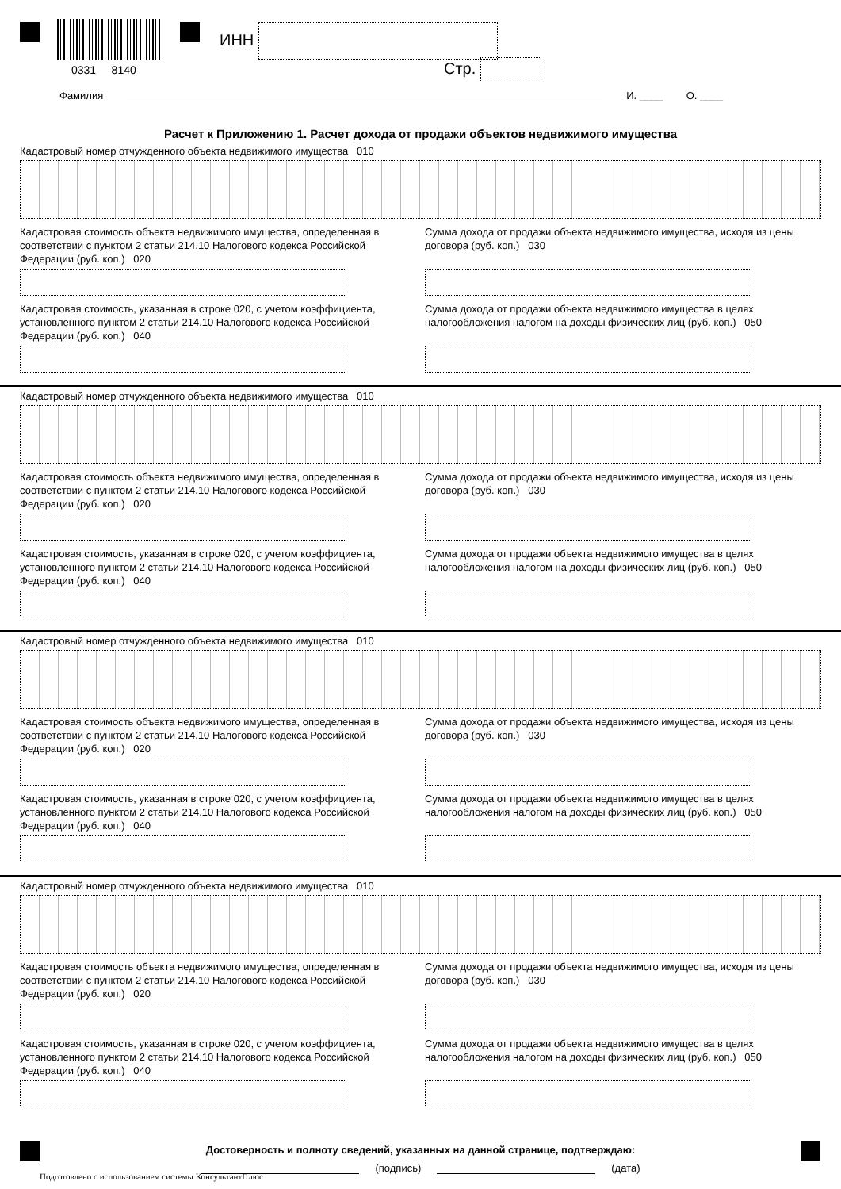0331 8140
ИНН
Стр.
Фамилия И. ____ О. ____
Расчет к Приложению 1. Расчет дохода от продажи объектов недвижимого имущества
Кадастровый номер отчужденного объекта недвижимого имущества 010
Кадастровая стоимость объекта недвижимого имущества, определенная в соответствии с пунктом 2 статьи 214.10 Налогового кодекса Российской Федерации (руб. коп.) 020
Кадастровая стоимость, указанная в строке 020, с учетом коэффициента, установленного пунктом 2 статьи 214.10 Налогового кодекса Российской Федерации (руб. коп.) 040
Сумма дохода от продажи объекта недвижимого имущества, исходя из цены договора (руб. коп.) 030
Сумма дохода от продажи объекта недвижимого имущества в целях налогообложения налогом на доходы физических лиц (руб. коп.) 050
Кадастровый номер отчужденного объекта недвижимого имущества 010
Кадастровая стоимость объекта недвижимого имущества, определенная в соответствии с пунктом 2 статьи 214.10 Налогового кодекса Российской Федерации (руб. коп.) 020
Кадастровая стоимость, указанная в строке 020, с учетом коэффициента, установленного пунктом 2 статьи 214.10 Налогового кодекса Российской Федерации (руб. коп.) 040
Сумма дохода от продажи объекта недвижимого имущества, исходя из цены договора (руб. коп.) 030
Сумма дохода от продажи объекта недвижимого имущества в целях налогообложения налогом на доходы физических лиц (руб. коп.) 050
Кадастровый номер отчужденного объекта недвижимого имущества 010
Кадастровая стоимость объекта недвижимого имущества, определенная в соответствии с пунктом 2 статьи 214.10 Налогового кодекса Российской Федерации (руб. коп.) 020
Кадастровая стоимость, указанная в строке 020, с учетом коэффициента, установленного пунктом 2 статьи 214.10 Налогового кодекса Российской Федерации (руб. коп.) 040
Сумма дохода от продажи объекта недвижимого имущества, исходя из цены договора (руб. коп.) 030
Сумма дохода от продажи объекта недвижимого имущества в целях налогообложения налогом на доходы физических лиц (руб. коп.) 050
Кадастровый номер отчужденного объекта недвижимого имущества 010
Кадастровая стоимость объекта недвижимого имущества, определенная в соответствии с пунктом 2 статьи 214.10 Налогового кодекса Российской Федерации (руб. коп.) 020
Кадастровая стоимость, указанная в строке 020, с учетом коэффициента, установленного пунктом 2 статьи 214.10 Налогового кодекса Российской Федерации (руб. коп.) 040
Сумма дохода от продажи объекта недвижимого имущества, исходя из цены договора (руб. коп.) 030
Сумма дохода от продажи объекта недвижимого имущества в целях налогообложения налогом на доходы физических лиц (руб. коп.) 050
Достоверность и полноту сведений, указанных на данной странице, подтверждаю:
(подпись) (дата)
Подготовлено с использованием системы КонсультантПлюс